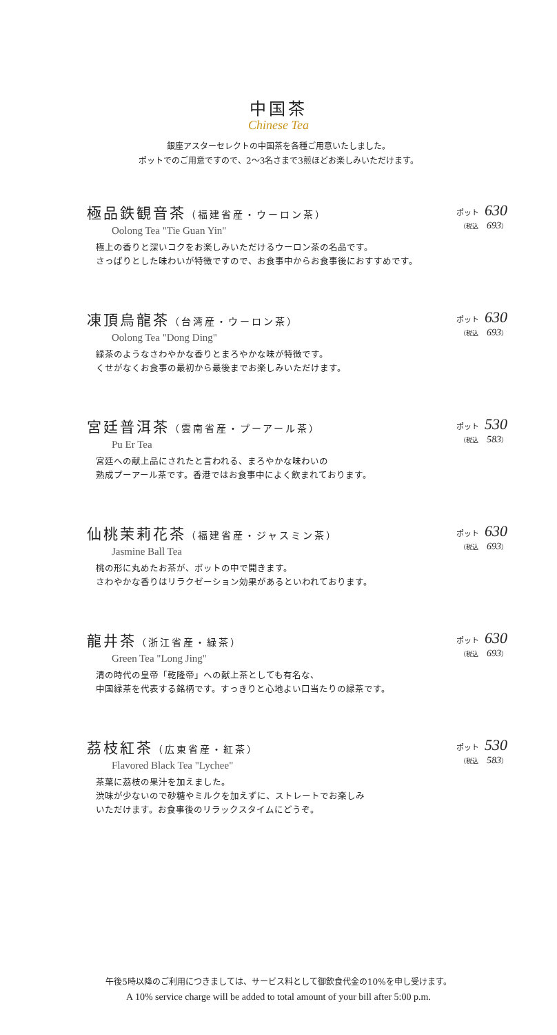中国茶
Chinese Tea
銀座アスターセレクトの中国茶を各種ご用意いたしました。
ポットでのご用意ですので、2〜3名さまで3煎ほどお楽しみいただけます。
極品鉄観音茶（福建省産・ウーロン茶）
Oolong Tea "Tie Guan Yin"
極上の香りと深いコクをお楽しみいただけるウーロン茶の名品です。
さっぱりとした味わいが特徴ですので、お食事中からお食事後におすすめです。
ポット 630
（税込 693）
凍頂烏龍茶（台湾産・ウーロン茶）
Oolong Tea "Dong Ding"
緑茶のようなさわやかな香りとまろやかな味が特徴です。
くせがなくお食事の最初から最後までお楽しみいただけます。
ポット 630
（税込 693）
宮廷普洱茶（雲南省産・プーアール茶）
Pu Er Tea
宮廷への献上品にされたと言われる、まろやかな味わいの
熟成プーアール茶です。香港ではお食事中によく飲まれております。
ポット 530
（税込 583）
仙桃茉莉花茶（福建省産・ジャスミン茶）
Jasmine Ball Tea
桃の形に丸めたお茶が、ポットの中で開きます。
さわやかな香りはリラクゼーション効果があるといわれております。
ポット 630
（税込 693）
龍井茶（浙江省産・緑茶）
Green Tea "Long Jing"
清の時代の皇帝「乾隆帝」への献上茶としても有名な、
中国緑茶を代表する銘柄です。すっきりと心地よい口当たりの緑茶です。
ポット 630
（税込 693）
茘枝紅茶（広東省産・紅茶）
Flavored Black Tea "Lychee"
茶葉に茘枝の果汁を加えました。
渋味が少ないので砂糖やミルクを加えずに、ストレートでお楽しみ
いただけます。お食事後のリラックスタイムにどうぞ。
ポット 530
（税込 583）
午後5時以降のご利用につきましては、サービス料として御飲食代金の10%を申し受けます。
A 10% service charge will be added to total amount of your bill after 5:00 p.m.